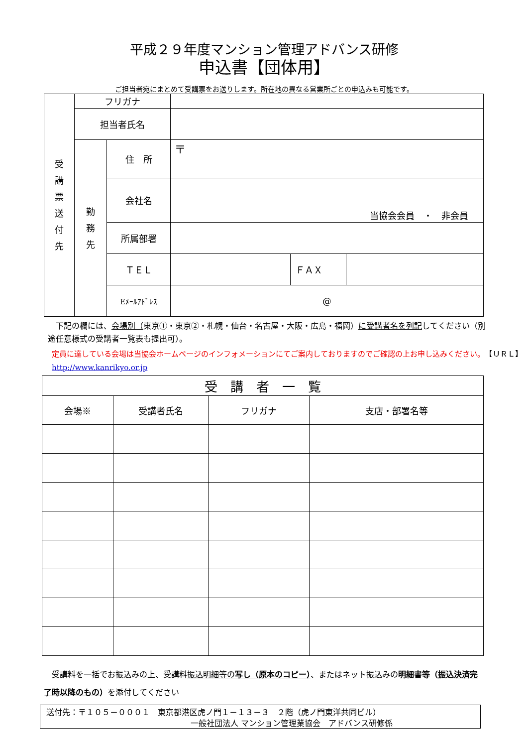平成２９年度マンション管理アドバンス研修
申込書【団体用】
ご担当者宛にまとめて受講票をお送りします。所在地の異なる営業所ごとの申込みも可能です。
| 受 講 票 送 付 先 | フリガナ | | | | |
| | 担当者氏名 | | | | |
| | 勤 務 先 | 住 所 | 〒 | | |
| | | 会社名 | 当協会会員 ・ 非会員 | | |
| | | 所属部署 | | | |
| | | ＴＥＬ | | ＦＡＸ | |
| | | Eﾒｰﾙｱﾄﾞﾚｽ | @ | | |
　下記の欄には、会場別（東京①・東京②・札幌・仙台・名古屋・大阪・広島・福岡）に受講者名を列記してください（別途任意様式の受講者一覧表も提出可）。
定員に達している会場は当協会ホームページのインフォメーションにてご案内しておりますのでご確認の上お申し込みください。　【ＵＲＬ】http://www.kanrikyo.or.jp
| 受 講 者 一 覧 | | | |
| 会場※ | 受講者氏名 | フリガナ | 支店・部署名等 |
　受講料を一括でお振込みの上、受講料振込明細等の写し（原本のコピー）、またはネット振込みの明細書等（振込決済完了時以降のもの）を添付してください
送付先：〒１０５－０００１　東京都港区虎ノ門１－１３－３　２階（虎ノ門東洋共同ビル）
一般社団法人 マンション管理業協会　アドバンス研修係